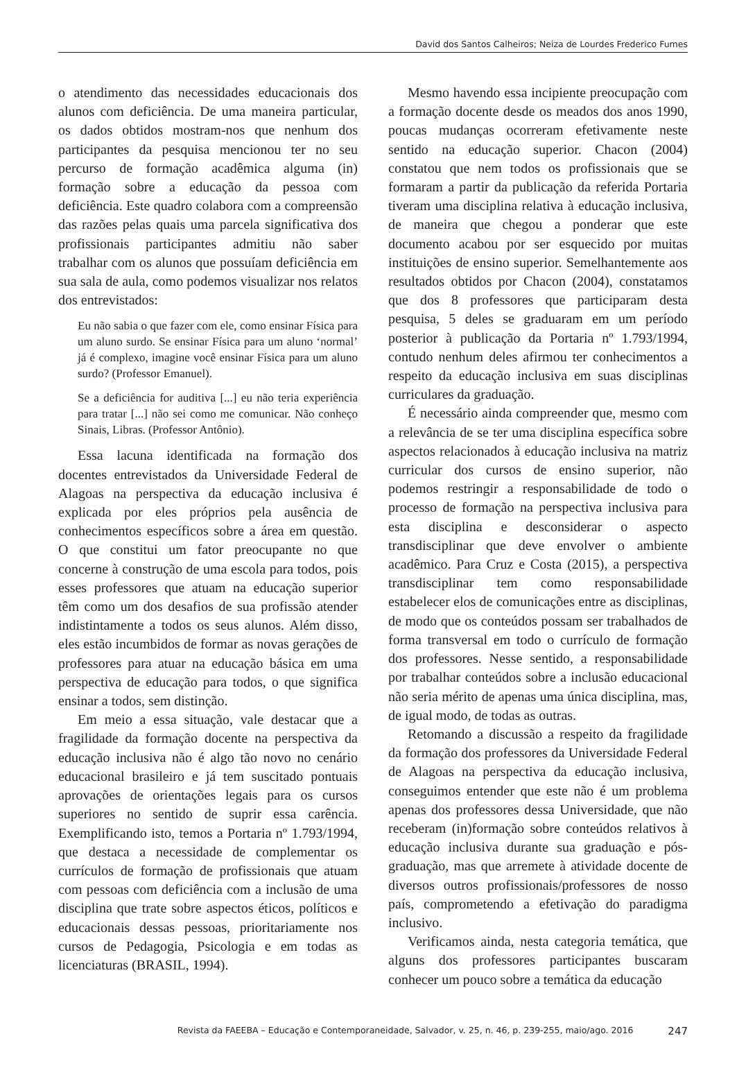David dos Santos Calheiros; Neiza de Lourdes Frederico Fumes
o atendimento das necessidades educacionais dos alunos com deficiência. De uma maneira particular, os dados obtidos mostram-nos que nenhum dos participantes da pesquisa mencionou ter no seu percurso de formação acadêmica alguma (in) formação sobre a educação da pessoa com deficiência. Este quadro colabora com a compreensão das razões pelas quais uma parcela significativa dos profissionais participantes admitiu não saber trabalhar com os alunos que possuíam deficiência em sua sala de aula, como podemos visualizar nos relatos dos entrevistados:
Eu não sabia o que fazer com ele, como ensinar Física para um aluno surdo. Se ensinar Física para um aluno ‘normal’ já é complexo, imagine você ensinar Física para um aluno surdo? (Professor Emanuel).
Se a deficiência for auditiva [...] eu não teria experiência para tratar [...] não sei como me comunicar. Não conheço Sinais, Libras. (Professor Antônio).
Essa lacuna identificada na formação dos docentes entrevistados da Universidade Federal de Alagoas na perspectiva da educação inclusiva é explicada por eles próprios pela ausência de conhecimentos específicos sobre a área em questão. O que constitui um fator preocupante no que concerne à construção de uma escola para todos, pois esses professores que atuam na educação superior têm como um dos desafios de sua profissão atender indistintamente a todos os seus alunos. Além disso, eles estão incumbidos de formar as novas gerações de professores para atuar na educação básica em uma perspectiva de educação para todos, o que significa ensinar a todos, sem distinção.
Em meio a essa situação, vale destacar que a fragilidade da formação docente na perspectiva da educação inclusiva não é algo tão novo no cenário educacional brasileiro e já tem suscitado pontuais aprovações de orientações legais para os cursos superiores no sentido de suprir essa carência. Exemplificando isto, temos a Portaria nº 1.793/1994, que destaca a necessidade de complementar os currículos de formação de profissionais que atuam com pessoas com deficiência com a inclusão de uma disciplina que trate sobre aspectos éticos, políticos e educacionais dessas pessoas, prioritariamente nos cursos de Pedagogia, Psicologia e em todas as licenciaturas (BRASIL, 1994).
Mesmo havendo essa incipiente preocupação com a formação docente desde os meados dos anos 1990, poucas mudanças ocorreram efetivamente neste sentido na educação superior. Chacon (2004) constatou que nem todos os profissionais que se formaram a partir da publicação da referida Portaria tiveram uma disciplina relativa à educação inclusiva, de maneira que chegou a ponderar que este documento acabou por ser esquecido por muitas instituições de ensino superior. Semelhantemente aos resultados obtidos por Chacon (2004), constatamos que dos 8 professores que participaram desta pesquisa, 5 deles se graduaram em um período posterior à publicação da Portaria nº 1.793/1994, contudo nenhum deles afirmou ter conhecimentos a respeito da educação inclusiva em suas disciplinas curriculares da graduação.
É necessário ainda compreender que, mesmo com a relevância de se ter uma disciplina específica sobre aspectos relacionados à educação inclusiva na matriz curricular dos cursos de ensino superior, não podemos restringir a responsabilidade de todo o processo de formação na perspectiva inclusiva para esta disciplina e desconsiderar o aspecto transdisciplinar que deve envolver o ambiente acadêmico. Para Cruz e Costa (2015), a perspectiva transdisciplinar tem como responsabilidade estabelecer elos de comunicações entre as disciplinas, de modo que os conteúdos possam ser trabalhados de forma transversal em todo o currículo de formação dos professores. Nesse sentido, a responsabilidade por trabalhar conteúdos sobre a inclusão educacional não seria mérito de apenas uma única disciplina, mas, de igual modo, de todas as outras.
Retomando a discussão a respeito da fragilidade da formação dos professores da Universidade Federal de Alagoas na perspectiva da educação inclusiva, conseguimos entender que este não é um problema apenas dos professores dessa Universidade, que não receberam (in)formação sobre conteúdos relativos à educação inclusiva durante sua graduação e pós-graduação, mas que arremete à atividade docente de diversos outros profissionais/professores de nosso país, comprometendo a efetivação do paradigma inclusivo.
Verificamos ainda, nesta categoria temática, que alguns dos professores participantes buscaram conhecer um pouco sobre a temática da educação
Revista da FAEEBA – Educação e Contemporaneidade, Salvador, v. 25, n. 46, p. 239-255, maio/ago. 2016 247